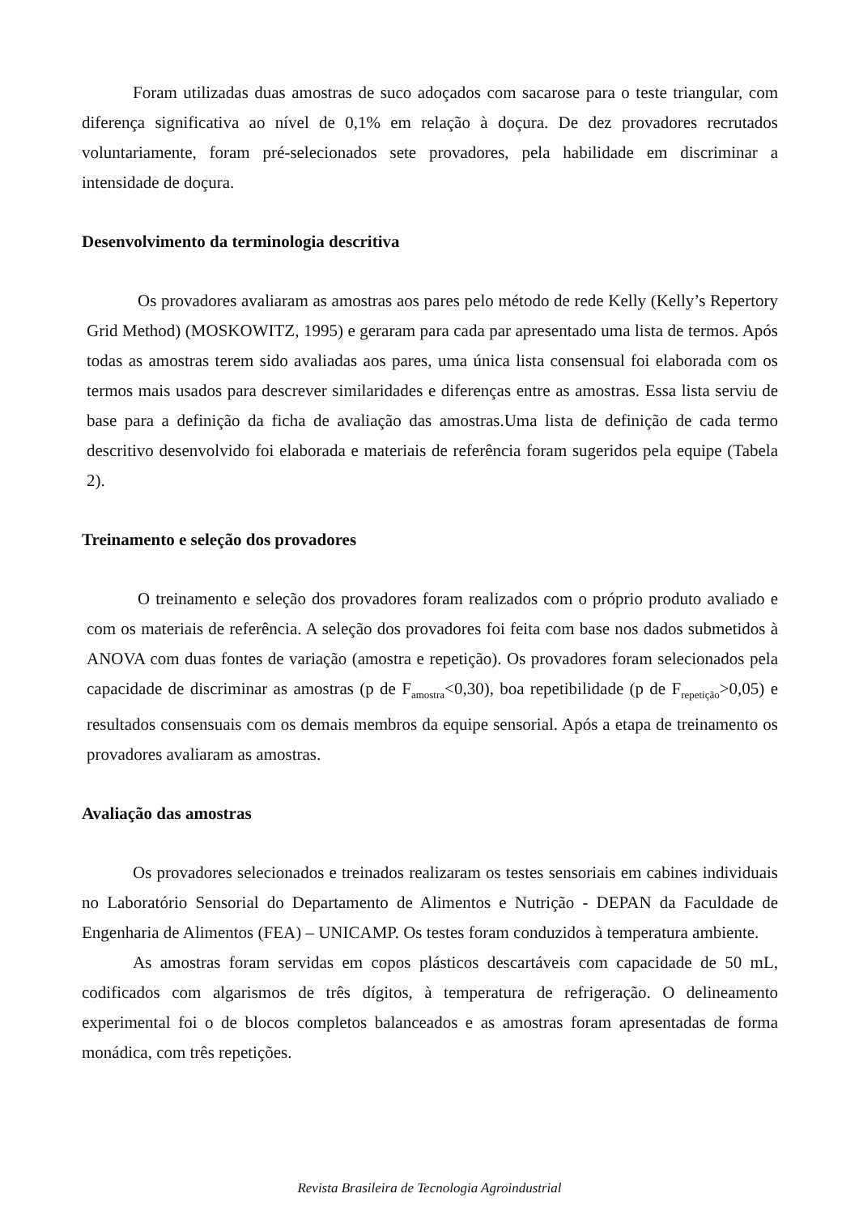Foram utilizadas duas amostras de suco adoçados com sacarose para o teste triangular, com diferença significativa ao nível de 0,1% em relação à doçura. De dez provadores recrutados voluntariamente, foram pré-selecionados sete provadores, pela habilidade em discriminar a intensidade de doçura.
Desenvolvimento da terminologia descritiva
Os provadores avaliaram as amostras aos pares pelo método de rede Kelly (Kelly’s Repertory Grid Method) (MOSKOWITZ, 1995) e geraram para cada par apresentado uma lista de termos. Após todas as amostras terem sido avaliadas aos pares, uma única lista consensual foi elaborada com os termos mais usados para descrever similaridades e diferenças entre as amostras. Essa lista serviu de base para a definição da ficha de avaliação das amostras.Uma lista de definição de cada termo descritivo desenvolvido foi elaborada e materiais de referência foram sugeridos pela equipe (Tabela 2).
Treinamento e seleção dos provadores
O treinamento e seleção dos provadores foram realizados com o próprio produto avaliado e com os materiais de referência. A seleção dos provadores foi feita com base nos dados submetidos à ANOVA com duas fontes de variação (amostra e repetição). Os provadores foram selecionados pela capacidade de discriminar as amostras (p de F<sub>amostra</sub><0,30), boa repetibilidade (p de F<sub>repetição</sub>>0,05) e resultados consensuais com os demais membros da equipe sensorial. Após a etapa de treinamento os provadores avaliaram as amostras.
Avaliação das amostras
Os provadores selecionados e treinados realizaram os testes sensoriais em cabines individuais no Laboratório Sensorial do Departamento de Alimentos e Nutrição - DEPAN da Faculdade de Engenharia de Alimentos (FEA) – UNICAMP. Os testes foram conduzidos à temperatura ambiente.
As amostras foram servidas em copos plásticos descartáveis com capacidade de 50 mL, codificados com algarismos de três dígitos, à temperatura de refrigeração. O delineamento experimental foi o de blocos completos balanceados e as amostras foram apresentadas de forma monádica, com três repetições.
Revista Brasileira de Tecnologia Agroindustrial